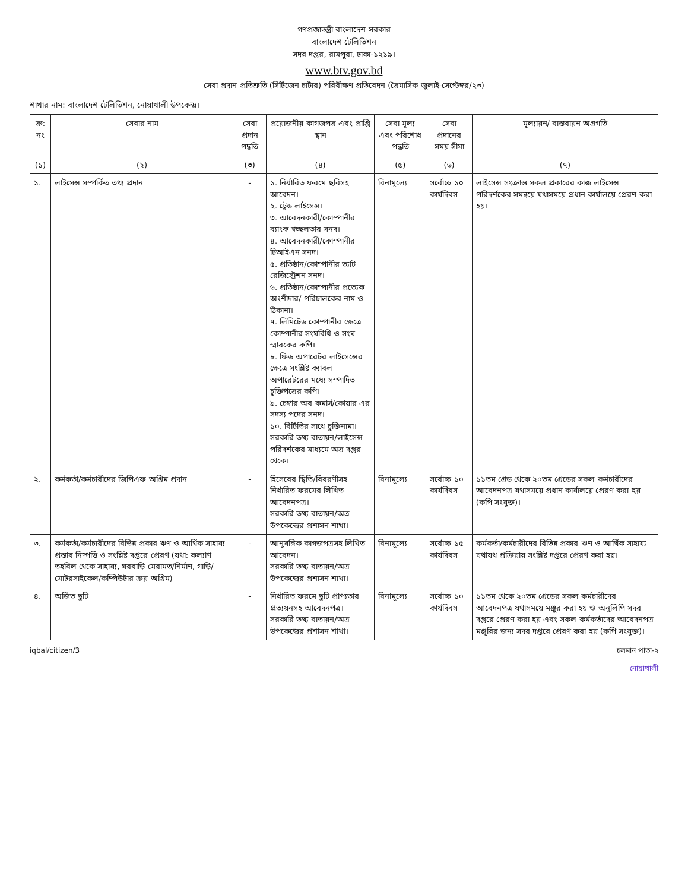গণপ্রজাতন্ত্রী বাংলাদেশ সরকার
বাংলাদেশ টেলিভিশন
সদর দপ্তর, রামপুরা, ঢাকা-১২১৯।
www.btv.gov.bd
সেবা প্রদান প্রতিশ্রুতি (সিটিজেন চার্টার) পরিবীক্ষণ প্রতিবেদন (ত্রৈমাসিক জুলাই-সেপ্টেম্বর/২৩)
শাখার নাম: বাংলাদেশ টেলিভিশন, নোয়াখালী উপকেন্দ্র।
| ক্র: নং | সেবার নাম | সেবা প্রদান পদ্ধতি | প্রয়োজনীয় কাগজপত্র এবং প্রাপ্তি স্থান | সেবা মূল্য এবং পরিশোধ পদ্ধতি | সেবা প্রদানের সময় সীমা | মূল্যায়ন/ বাস্তবায়ন অগ্রগতি |
| --- | --- | --- | --- | --- | --- | --- |
| (১) | (২) | (৩) | (৪) | (৫) | (৬) | (৭) |
| ১. | লাইসেন্স সম্পর্কিত তথ্য প্রদান | - | ১. নির্ধারিত ফরমে ছবিসহ আবেদন। ২. ট্রেড লাইসেন্স। ৩. আবেদনকারী/কোম্পানীর ব্যাংক স্বচ্ছলতার সনদ। ৪. আবেদনকারী/কোম্পানীর টিআইএন সনদ। ৫. প্রতিষ্ঠান/কোম্পানীর ভ্যাট রেজিস্ট্রেশন সনদ। ৬. প্রতিষ্ঠান/কোম্পানীর প্রত্যেক অংশীদার/ পরিচালকের নাম ও ঠিকানা। ৭. লিমিটেড কোম্পানীর ক্ষেত্রে কোম্পানীর সংঘবিধি ও সংঘ স্মারকের কপি। ৮. ফিড অপারেটর লাইসেন্সের ক্ষেত্রে সংশ্লিষ্ট ক্যাবল অপারেটরের মধ্যে সম্পাদিত চুক্তিপত্রের কপি। ৯. চেম্বার অব কমার্স/কোয়ার এর সদস্য পদের সনদ। ১০. বিটিভির সাথে চুক্তিনামা। সরকারি তথ্য বাতায়ন/লাইসেন্স পরিদর্শকের মাধ্যমে অত্র দপ্তর থেকে। | বিনামূল্যে | সর্বোচ্চ ১০ কার্যদিবস | লাইসেন্স সংক্রান্ত সকল প্রকারের কাজ লাইসেন্স পরিদর্শকের সমন্বয়ে যথাসময়ে প্রধান কার্যালয়ে প্রেরণ করা হয়। |
| ২. | কর্মকর্তা/কর্মচারীদের জিপিএফ অগ্রিম প্রদান | - | হিসেবের স্থিতি/বিবরণীসহ নির্ধারিত ফরমের লিখিত আবেদনপত্র। সরকারি তথ্য বাতায়ন/অত্র উপকেন্দ্রের প্রশাসন শাখা। | বিনামূল্যে | সর্বোচ্চ ১০ কার্যদিবস | ১১তম গ্রেড থেকে ২০তম গ্রেডের সকল কর্মচারীদের আবেদনপত্র যথাসময়ে প্রধান কার্যালয়ে প্রেরণ করা হয় (কপি সংযুক্ত)। |
| ৩. | কর্মকর্তা/কর্মচারীদের বিভিন্ন প্রকার ঋণ ও আর্থিক সাহায্য প্রস্তাব নিষ্পত্তি ও সংশ্লিষ্ট দপ্তরে প্রেরণ (যথা: কল্যাণ তহবিল থেকে সাহায্য, ঘরবাড়ি মেরামত/নির্মাণ, গাড়ি/মোটরসাইকেল/কম্পিউটার ক্রয় অগ্রিম) | - | আনুষঙ্গিক কাগজপত্রসহ লিখিত আবেদন। সরকারি তথ্য বাতায়ন/অত্র উপকেন্দ্রের প্রশাসন শাখা। | বিনামূল্যে | সর্বোচ্চ ১৫ কার্যদিবস | কর্মকর্তা/কর্মচারীদের বিভিন্ন প্রকার ঋণ ও আর্থিক সাহায্য যথাযথ প্রক্রিয়ায় সংশ্লিষ্ট দপ্তরে প্রেরণ করা হয়। |
| ৪. | অর্জিত ছুটি | - | নির্ধারিত ফরমে ছুটি প্রাপ্যতার প্রত্যয়নসহ আবেদনপত্র। সরকারি তথ্য বাতায়ন/অত্র উপকেন্দ্রের প্রশাসন শাখা। | বিনামূল্যে | সর্বোচ্চ ১০ কার্যদিবস | ১১তম থেকে ২০তম গ্রেডের সকল কর্মচারীদের আবেদনপত্র যথাসময়ে মঞ্জুর করা হয় ও অনুলিপি সদর দপ্তরে প্রেরণ করা হয় এবং সকল কর্মকর্তাদের আবেদনপত্র মঞ্জুরির জন্য সদর দপ্তরে প্রেরণ করা হয় (কপি সংযুক্ত)। |
iqbal/citizen/3 চলমান পাতা-২
নোয়াখালী